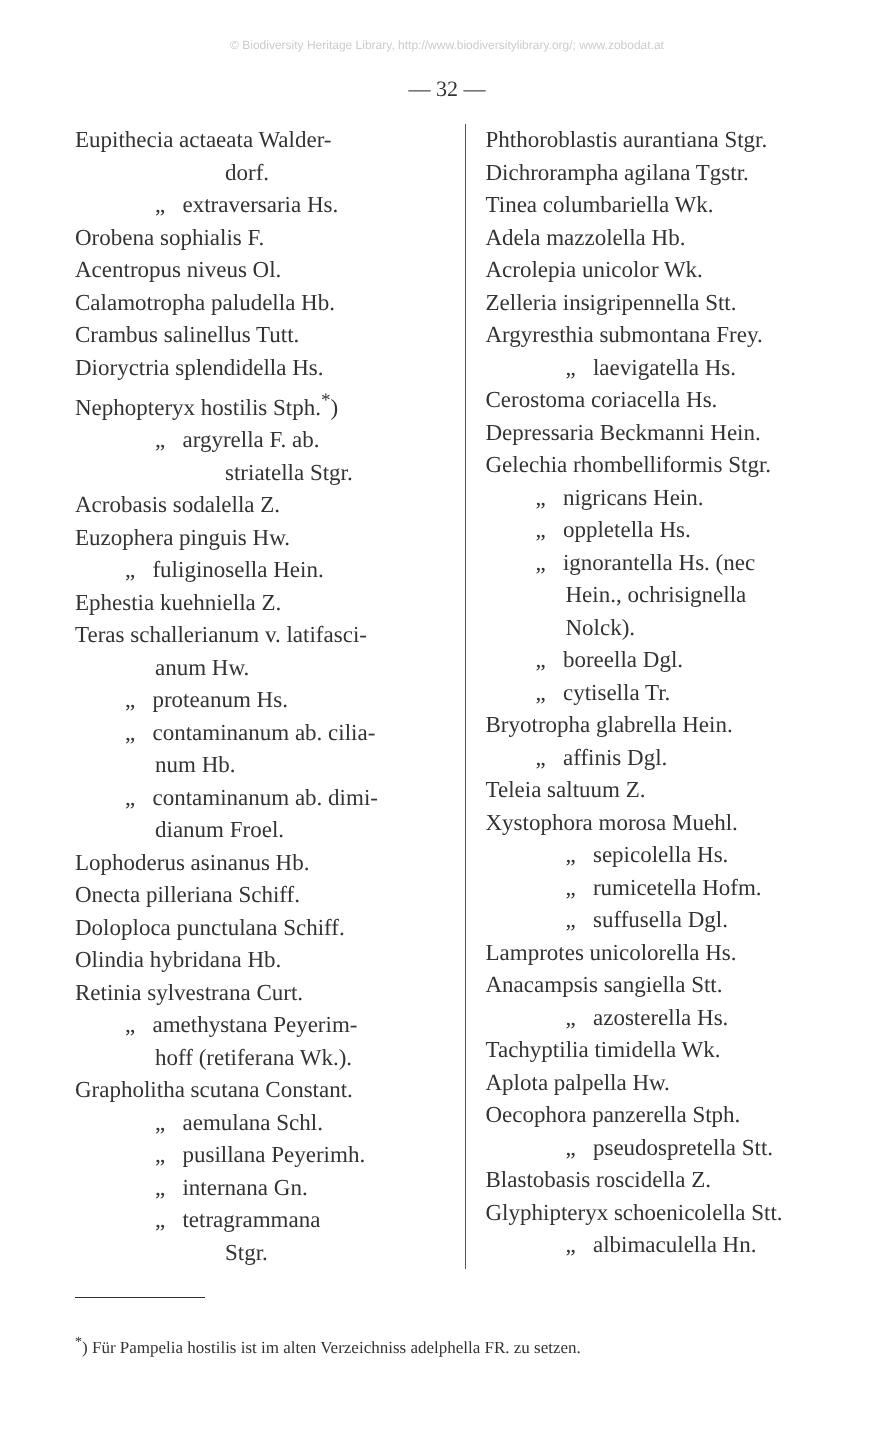© Biodiversity Heritage Library, http://www.biodiversitylibrary.org/; www.zobodat.at
— 32 —
Eupithecia actaeata Walder-
dorf.
„ extraversaria Hs.
Orobena sophialis F.
Acentropus niveus Ol.
Calamotropha paludella Hb.
Crambus salinellus Tutt.
Dioryctria splendidella Hs.
Nephopteryx hostilis Stph.<sup>*</sup>)
„ argyrella F. ab.
striatella Stgr.
Acrobasis sodalella Z.
Euzophera pinguis Hw.
„ fuliginosella Hein.
Ephestia kuehniella Z.
Teras schallerianum v. latifasci-
anum Hw.
„ proteanum Hs.
„ contaminanum ab. cilia-
num Hb.
„ contaminanum ab. dimi-
dianum Froel.
Lophoderus asinanus Hb.
Onecta pilleriana Schiff.
Doloploca punctulana Schiff.
Olindia hybridana Hb.
Retinia sylvestrana Curt.
„ amethystana Peyerim-
hoff (retiferana Wk.).
Grapholitha scutana Constant.
„ aemulana Schl.
„ pusillana Peyerimh.
„ internana Gn.
„ tetragrammana
Stgr.
Phthoroblastis aurantiana Stgr.
Dichrorampha agilana Tgstr.
Tinea columbariella Wk.
Adela mazzolella Hb.
Acrolepia unicolor Wk.
Zelleria insigripennella Stt.
Argyresthia submontana Frey.
„ laevigatella Hs.
Cerostoma coriacella Hs.
Depressaria Beckmanni Hein.
Gelechia rhombelliformis Stgr.
„ nigricans Hein.
„ oppletella Hs.
„ ignorantella Hs. (nec
Hein., ochrisignella
Nolck).
„ boreella Dgl.
„ cytisella Tr.
Bryotropha glabrella Hein.
„ affinis Dgl.
Teleia saltuum Z.
Xystophora morosa Muehl.
„ sepicolella Hs.
„ rumicetella Hofm.
„ suffusella Dgl.
Lamprotes unicolorella Hs.
Anacampsis sangiella Stt.
„ azosterella Hs.
Tachyptilia timidella Wk.
Aplota palpella Hw.
Oecophora panzerella Stph.
„ pseudospretella Stt.
Blastobasis roscidella Z.
Glyphipteryx schoenicolella Stt.
„ albimaculella Hn.
<sup>*</sup>) Für Pampelia hostilis ist im alten Verzeichniss adelphella FR. zu setzen.